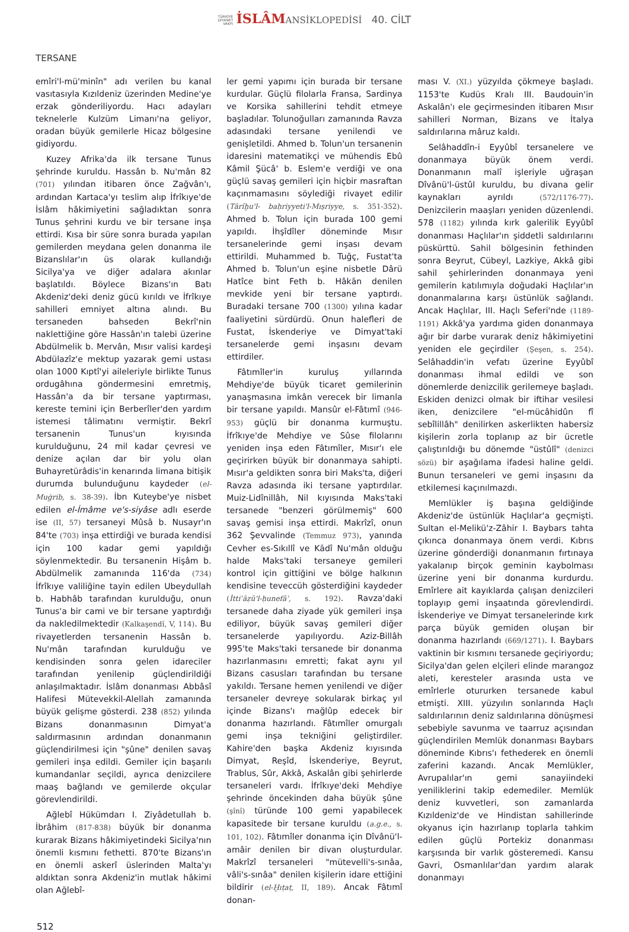TÜRKİYE
DİYANET
VAKFI İSLÂM ANSİKLOPEDİSİ 40. CİLT
TERSANE
emîri'l-mü'minîn" adı verilen bu kanal vasıtasıyla Kızıldeniz üzerinden Medine'ye erzak gönderiliyordu. Hacı adayları teknelerle Kulzüm Limanı'na geliyor, oradan büyük gemilerle Hicaz bölgesine gidiyordu.
Kuzey Afrika'da ilk tersane Tunus şehrinde kuruldu. Hassân b. Nu'mân 82 (701) yılından itibaren önce Zağvân'ı, ardından Kartaca'yı teslim alıp İfrîkıye'de İslâm hâkimiyetini sağladıktan sonra Tunus şehrini kurdu ve bir tersane inşa ettirdi. Kısa bir süre sonra burada yapılan gemilerden meydana gelen donanma ile Bizanslılar'ın üs olarak kullandığı Sicilya'ya ve diğer adalara akınlar başlatıldı. Böylece Bizans'ın Batı Akdeniz'deki deniz gücü kırıldı ve İfrîkıye sahilleri emniyet altına alındı. Bu tersaneden bahseden Bekrî'nin naklettiğine göre Hassân'ın talebi üzerine Abdülmelik b. Mervân, Mısır valisi kardeşi Abdülazîz'e mektup yazarak gemi ustası olan 1000 Kıptî'yi aileleriyle birlikte Tunus ordugâhına göndermesini emretmiş, Hassân'a da bir tersane yaptırması, kereste temini için Berberîler'den yardım istemesi tâlimatını vermiştir. Bekrî tersanenin Tunus'un kıyısında kurulduğunu, 24 mil kadar çevresi ve denize açılan dar bir yolu olan Buhayretürâdis'in kenarında limana bitişik durumda bulunduğunu kaydeder (el-Muġrib, s. 38-39). İbn Kuteybe'ye nisbet edilen el-İmâme ve's-siyâse adlı eserde ise (II, 57) tersaneyi Mûsâ b. Nusayr'ın 84'te (703) inşa ettirdiği ve burada kendisi için 100 kadar gemi yapıldığı söylenmektedir. Bu tersanenin Hişâm b. Abdülmelik zamanında 116'da (734) İfrîkıye valiliğine tayin edilen Ubeydullah b. Habhâb tarafından kurulduğu, onun Tunus'a bir cami ve bir tersane yaptırdığı da nakledilmektedir (Kalkaşendî, V, 114). Bu rivayetlerden tersanenin Hassân b. Nu'mân tarafından kurulduğu ve kendisinden sonra gelen idareciler tarafından yenilenip güçlendirildiği anlaşılmaktadır. İslâm donanması Abbâsî Halifesi Mütevekkil-Alellah zamanında büyük gelişme gösterdi. 238 (852) yılında Bizans donanmasının Dimyat'a saldırmasının ardından donanmanın güçlendirilmesi için "şûne" denilen savaş gemileri inşa edildi. Gemiler için başarılı kumandanlar seçildi, ayrıca denizcilere maaş bağlandı ve gemilerde okçular görevlendirildi.
Ağlebî Hükümdarı I. Ziyâdetullah b. İbrâhim (817-838) büyük bir donanma kurarak Bizans hâkimiyetindeki Sicilya'nın önemli kısmını fethetti. 870'te Bizans'ın en önemli askerî üslerinden Malta'yı aldıktan sonra Akdeniz'in mutlak hâkimi olan Ağlebî-
ler gemi yapımı için burada bir tersane kurdular. Güçlü filolarla Fransa, Sardinya ve Korsika sahillerini tehdit etmeye başladılar. Tolunoğulları zamanında Ravza adasındaki tersane yenilendi ve genişletildi. Ahmed b. Tolun'un tersanenin idaresini matematikçi ve mühendis Ebû Kâmil Şücâ' b. Eslem'e verdiği ve ona güçlü savaş gemileri için hiçbir masraftan kaçınmamasını söylediği rivayet edilir (Târîḫu'l- baḥriyyeti'l-Mıṣriyye, s. 351-352). Ahmed b. Tolun için burada 100 gemi yapıldı. İhşîdîler döneminde Mısır tersanelerinde gemi inşası devam ettirildi. Muhammed b. Tuğç, Fustat'ta Ahmed b. Tolun'un eşine nisbetle Dârü Hatîce bint Feth b. Hâkān denilen mevkide yeni bir tersane yaptırdı. Buradaki tersane 700 (1300) yılına kadar faaliyetini sürdürdü. Onun halefleri de Fustat, İskenderiye ve Dimyat'taki tersanelerde gemi inşasını devam ettirdiler.
Fâtımîler'in kuruluş yıllarında Mehdiye'de büyük ticaret gemilerinin yanaşmasına imkân verecek bir limanla bir tersane yapıldı. Mansûr el-Fâtımî (946-953) güçlü bir donanma kurmuştu. İfrîkıye'de Mehdiye ve Sûse filolarını yeniden inşa eden Fâtımîler, Mısır'ı ele geçirirken büyük bir donanmaya sahipti. Mısır'a geldikten sonra biri Maks'ta, diğeri Ravza adasında iki tersane yaptırdılar. Muiz-Lidînillâh, Nil kıyısında Maks'taki tersanede "benzeri görülmemiş" 600 savaş gemisi inşa ettirdi. Makrîzî, onun 362 Şevvalinde (Temmuz 973), yanında Cevher es-Sıkıllî ve Kādî Nu'mân olduğu halde Maks'taki tersaneye gemileri kontrol için gittiğini ve bölge halkının kendisine teveccüh gösterdiğini kaydeder (İttiʿâẓü'l-ḥunefâʾ, s. 192). Ravza'daki tersanede daha ziyade yük gemileri inşa ediliyor, büyük savaş gemileri diğer tersanelerde yapılıyordu. Aziz-Billâh 995'te Maks'taki tersanede bir donanma hazırlanmasını emretti; fakat aynı yıl Bizans casusları tarafından bu tersane yakıldı. Tersane hemen yenilendi ve diğer tersaneler devreye sokularak birkaç yıl içinde Bizans'ı mağlûp edecek bir donanma hazırlandı. Fâtımîler omurgalı gemi inşa tekniğini geliştirdiler. Kahire'den başka Akdeniz kıyısında Dimyat, Reşîd, İskenderiye, Beyrut, Trablus, Sûr, Akkâ, Askalân gibi şehirlerde tersaneleri vardı. İfrîkıye'deki Mehdiye şehrinde öncekinden daha büyük şûne (şînî) türünde 100 gemi yapabilecek kapasitede bir tersane kuruldu (a.g.e., s. 101, 102). Fâtımîler donanma için Dîvânü'l-amâir denilen bir divan oluşturdular. Makrîzî tersaneleri "mütevelli's-sınâa, vâli's-sınâa" denilen kişilerin idare ettiğini bildirir (el-Ḫıṭaṭ, II, 189). Ancak Fâtımî donan-
ması V. (XI.) yüzyılda çökmeye başladı. 1153'te Kudüs Kralı III. Baudouin'in Askalân'ı ele geçirmesinden itibaren Mısır sahilleri Norman, Bizans ve İtalya saldırılarına mâruz kaldı.
Selâhaddîn-i Eyyûbî tersanelere ve donanmaya büyük önem verdi. Donanmanın malî işleriyle uğraşan Dîvânü'l-üstûl kuruldu, bu divana gelir kaynakları ayrıldı (572/1176-77). Denizcilerin maaşları yeniden düzenlendi. 578 (1182) yılında kırk galerilik Eyyûbî donanması Haçlılar'ın şiddetli saldırılarını püskürttü. Sahil bölgesinin fethinden sonra Beyrut, Cübeyl, Lazkiye, Akkâ gibi sahil şehirlerinden donanmaya yeni gemilerin katılımıyla doğudaki Haçlılar'ın donanmalarına karşı üstünlük sağlandı. Ancak Haçlılar, III. Haçlı Seferi'nde (1189-1191) Akkâ'ya yardıma giden donanmaya ağır bir darbe vurarak deniz hâkimiyetini yeniden ele geçirdiler (Şeşen, s. 254). Selâhaddin'in vefatı üzerine Eyyûbî donanması ihmal edildi ve son dönemlerde denizcilik gerilemeye başladı. Eskiden denizci olmak bir iftihar vesilesi iken, denizcilere "el-mücâhidûn fî sebîlillâh" denilirken askerlikten habersiz kişilerin zorla toplanıp az bir ücretle çalıştırıldığı bu dönemde "üstûlî" (denizci sözü) bir aşağılama ifadesi haline geldi. Bunun tersaneleri ve gemi inşasını da etkilemesi kaçınılmazdı.
Memlükler iş başına geldiğinde Akdeniz'de üstünlük Haçlılar'a geçmişti. Sultan el-Melikü'z-Zâhir I. Baybars tahta çıkınca donanmaya önem verdi. Kıbrıs üzerine gönderdiği donanmanın fırtınaya yakalanıp birçok geminin kaybolması üzerine yeni bir donanma kurdurdu. Emîrlere ait kayıklarda çalışan denizcileri toplayıp gemi inşaatında görevlendirdi. İskenderiye ve Dimyat tersanelerinde kırk parça büyük gemiden oluşan bir donanma hazırlandı (669/1271). I. Baybars vaktinin bir kısmını tersanede geçiriyordu; Sicilya'dan gelen elçileri elinde marangoz aleti, keresteler arasında usta ve emîrlerle otururken tersanede kabul etmişti. XIII. yüzyılın sonlarında Haçlı saldırılarının deniz saldırılarına dönüşmesi sebebiyle savunma ve taarruz açısından güçlendirilen Memlük donanması Baybars döneminde Kıbrıs'ı fethederek en önemli zaferini kazandı. Ancak Memlükler, Avrupalılar'ın gemi sanayiindeki yeniliklerini takip edemediler. Memlük deniz kuvvetleri, son zamanlarda Kızıldeniz'de ve Hindistan sahillerinde okyanus için hazırlanıp toplarla tahkim edilen güçlü Portekiz donanması karşısında bir varlık gösteremedi. Kansu Gavri, Osmanlılar'dan yardım alarak donanmayı
512